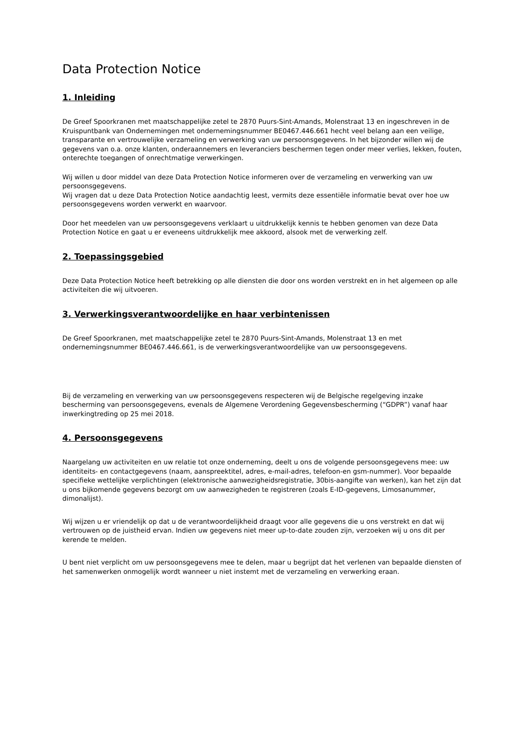Data Protection Notice
1. Inleiding
De Greef Spoorkranen met maatschappelijke zetel te 2870 Puurs-Sint-Amands, Molenstraat 13 en ingeschreven in de Kruispuntbank van Ondernemingen met ondernemingsnummer BE0467.446.661 hecht veel belang aan een veilige, transparante en vertrouwelijke verzameling en verwerking van uw persoonsgegevens. In het bijzonder willen wij de gegevens van o.a. onze klanten, onderaannemers en leveranciers beschermen tegen onder meer verlies, lekken, fouten, onterechte toegangen of onrechtmatige verwerkingen.
Wij willen u door middel van deze Data Protection Notice informeren over de verzameling en verwerking van uw persoonsgegevens.
Wij vragen dat u deze Data Protection Notice aandachtig leest, vermits deze essentiële informatie bevat over hoe uw persoonsgegevens worden verwerkt en waarvoor.
Door het meedelen van uw persoonsgegevens verklaart u uitdrukkelijk kennis te hebben genomen van deze Data Protection Notice en gaat u er eveneens uitdrukkelijk mee akkoord, alsook met de verwerking zelf.
2. Toepassingsgebied
Deze Data Protection Notice heeft betrekking op alle diensten die door ons worden verstrekt en in het algemeen op alle activiteiten die wij uitvoeren.
3. Verwerkingsverantwoordelijke en haar verbintenissen
De Greef Spoorkranen, met maatschappelijke zetel te 2870 Puurs-Sint-Amands, Molenstraat 13 en met ondernemingsnummer BE0467.446.661, is de verwerkingsverantwoordelijke van uw persoonsgegevens.
Bij de verzameling en verwerking van uw persoonsgegevens respecteren wij de Belgische regelgeving inzake bescherming van persoonsgegevens, evenals de Algemene Verordening Gegevensbescherming (“GDPR”) vanaf haar inwerkingtreding op 25 mei 2018.
4. Persoonsgegevens
Naargelang uw activiteiten en uw relatie tot onze onderneming, deelt u ons de volgende persoonsgegevens mee: uw identiteits- en contactgegevens (naam, aanspreektitel, adres, e-mail-adres, telefoon-en gsm-nummer). Voor bepaalde specifieke wettelijke verplichtingen (elektronische aanwezigheidsregistratie, 30bis-aangifte van werken), kan het zijn dat u ons bijkomende gegevens bezorgt om uw aanwezigheden te registreren (zoals E-ID-gegevens, Limosanummer, dimonalijst).
Wij wijzen u er vriendelijk op dat u de verantwoordelijkheid draagt voor alle gegevens die u ons verstrekt en dat wij vertrouwen op de juistheid ervan. Indien uw gegevens niet meer up-to-date zouden zijn, verzoeken wij u ons dit per kerende te melden.
U bent niet verplicht om uw persoonsgegevens mee te delen, maar u begrijpt dat het verlenen van bepaalde diensten of het samenwerken onmogelijk wordt wanneer u niet instemt met de verzameling en verwerking eraan.